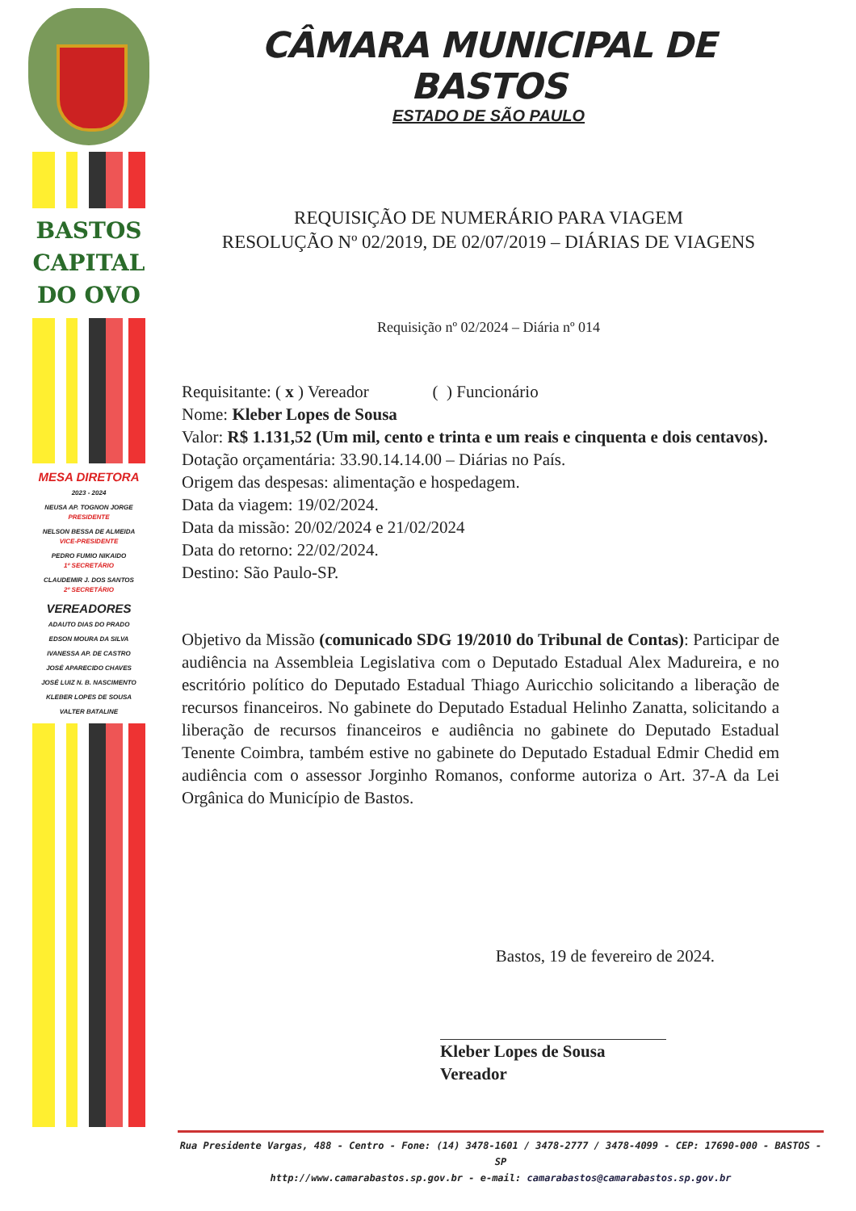BASTOS
CAPITAL
DO OVO
MESA DIRETORA
2023 - 2024
NEUSA AP. TOGNON JORGE
PRESIDENTE
NELSON BESSA DE ALMEIDA
VICE-PRESIDENTE
PEDRO FUMIO NIKAIDO
1º SECRETÁRIO
CLAUDEMIR J. DOS SANTOS
2º SECRETÁRIO
VEREADORES
ADAUTO DIAS DO PRADO
EDSON MOURA DA SILVA
IVANESSA AP. DE CASTRO
JOSÉ APARECIDO CHAVES
JOSÉ LUIZ N. B. NASCIMENTO
KLEBER LOPES DE SOUSA
VALTER BATALINE
CÂMARA MUNICIPAL DE BASTOS
ESTADO DE SÃO PAULO
REQUISIÇÃO DE NUMERÁRIO PARA VIAGEM
RESOLUÇÃO Nº 02/2019, DE 02/07/2019 – DIÁRIAS DE VIAGENS
Requisição nº 02/2024 – Diária nº 014
Requisitante: ( x ) Vereador ( ) Funcionário
Nome: Kleber Lopes de Sousa
Valor: R$ 1.131,52 (Um mil, cento e trinta e um reais e cinquenta e dois centavos).
Dotação orçamentária: 33.90.14.14.00 – Diárias no País.
Origem das despesas: alimentação e hospedagem.
Data da viagem: 19/02/2024.
Data da missão: 20/02/2024 e 21/02/2024
Data do retorno: 22/02/2024.
Destino: São Paulo-SP.
Objetivo da Missão (comunicado SDG 19/2010 do Tribunal de Contas): Participar de audiência na Assembleia Legislativa com o Deputado Estadual Alex Madureira, e no escritório político do Deputado Estadual Thiago Auricchio solicitando a liberação de recursos financeiros. No gabinete do Deputado Estadual Helinho Zanatta, solicitando a liberação de recursos financeiros e audiência no gabinete do Deputado Estadual Tenente Coimbra, também estive no gabinete do Deputado Estadual Edmir Chedid em audiência com o assessor Jorginho Romanos, conforme autoriza o Art. 37-A da Lei Orgânica do Município de Bastos.
Bastos, 19 de fevereiro de 2024.
Kleber Lopes de Sousa
Vereador
Rua Presidente Vargas, 488 - Centro - Fone: (14) 3478-1601 / 3478-2777 / 3478-4099 - CEP: 17690-000 - BASTOS - SP
http://www.camarabastos.sp.gov.br - e-mail: camarabastos@camarabastos.sp.gov.br